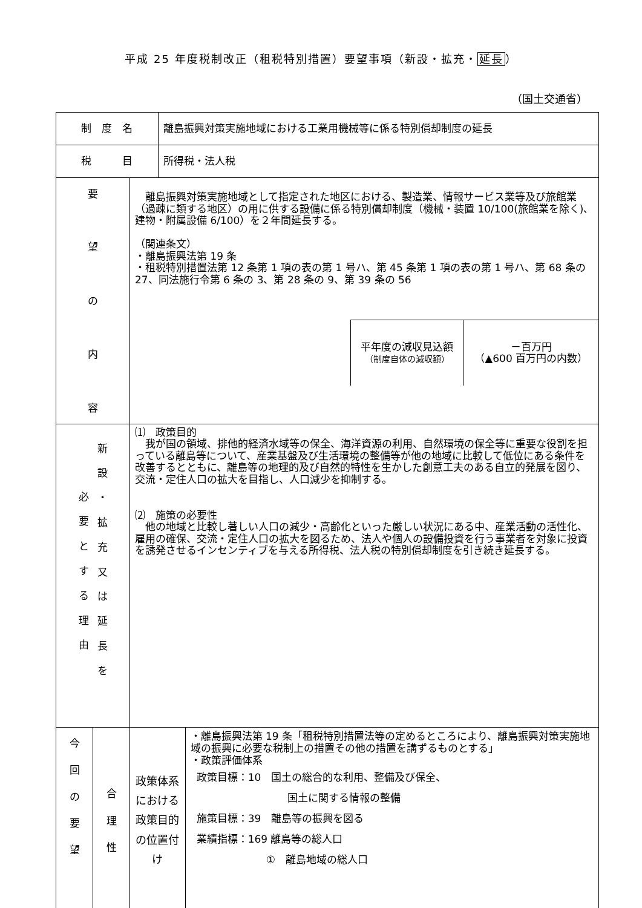平成 25 年度税制改正（租税特別措置）要望事項（新設・拡充・延長）
（国土交通省）
| 制 度 名 | | | 離島振興対策実施地域における工業用機械等に係る特別償却制度の延長 | |
| 税 目 | | | 所得税・法人税 | |
| 要 望 の 内 容 | | 離島振興対策実施地域として指定された地区における、製造業、情報サービス業等及び旅館業（過疎に類する地区）の用に供する設備に係る特別償却制度（機械・装置 10/100(旅館業を除く)､建物・附属設備 6/100）を２年間延長する。 （関連条文） ・離島振興法第 19 条 ・租税特別措置法第 12 条第 1 項の表の第 1 号ハ、第 45 条第 1 項の表の第 1 号ハ、第 68 条の 27、同法施行令第 6 条の 3、第 28 条の 9、第 39 条の 56 / 平年度の減収見込額 （制度自体の減収額） / －百万円 （▲600 百万円の内数） / | | |
| 必 要 と す る 理 由 新 設 ・ 拡 充 又 は 延 長 を | | ⑴ 政策目的 我が国の領域、排他的経済水域等の保全、海洋資源の利用、自然環境の保全等に重要な役割を担っている離島等について、産業基盤及び生活環境の整備等が他の地域に比較して低位にある条件を改善するとともに、離島等の地理的及び自然的特性を生かした創意工夫のある自立的発展を図り、交流・定住人口の拡大を目指し、人口減少を抑制する。 ⑵ 施策の必要性 他の地域と比較し著しい人口の減少・高齢化といった厳しい状況にある中、産業活動の活性化、雇用の確保、交流・定住人口の拡大を図るため、法人や個人の設備投資を行う事業者を対象に投資を誘発させるインセンティブを与える所得税、法人税の特別償却制度を引き続き延長する。 | | |
| 今 回 の 要 望 | 合 理 性 | 政策体系における政策目的の位置付け | | ・離島振興法第 19 条「租税特別措置法等の定めるところにより、離島振興対策実施地域の振興に必要な税制上の措置その他の措置を講ずるものとする」 ・政策評価体系 政策目標：10 国土の総合的な利用、整備及び保全、 国土に関する情報の整備 施策目標：39 離島等の振興を図る 業績指標：169 離島等の総人口 ① 離島地域の総人口 |